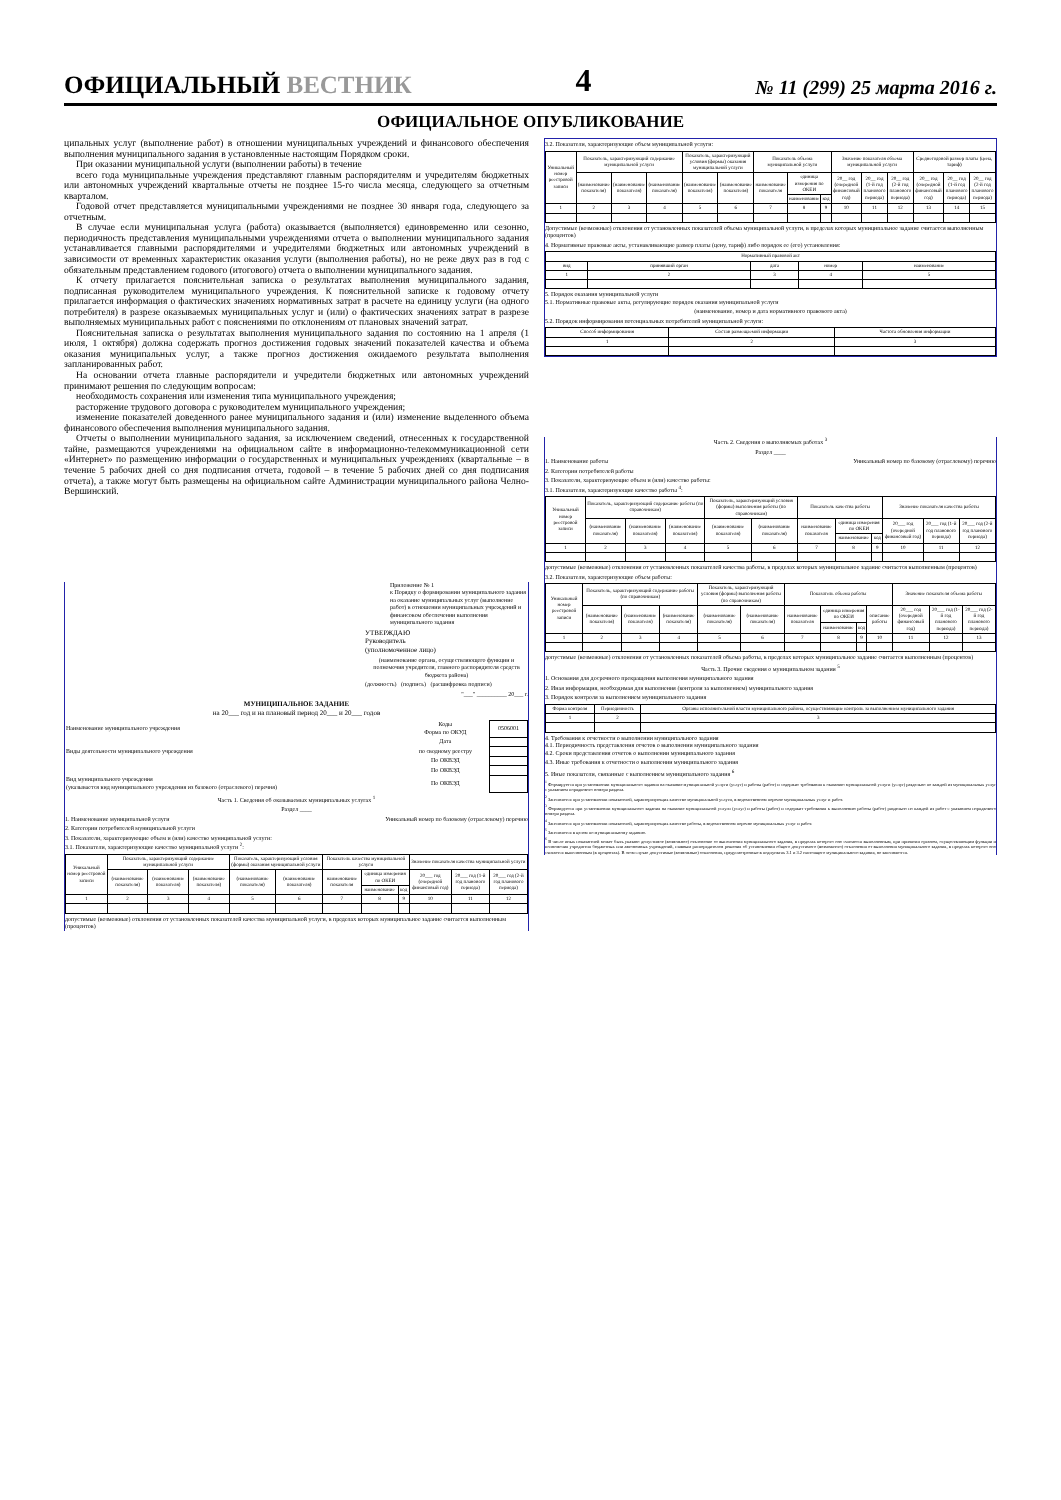ОФИЦИАЛЬНЫЙ ВЕСТНИК
4
№ 11 (299) 25 марта 2016 г.
ОФИЦИАЛЬНОЕ ОПУБЛИКОВАНИЕ
ципальных услуг (выполнение работ) в отношении муниципальных учреждений и финансового обеспечения выполнения муниципального задания в установленные настоящим Порядком сроки.
При оказании муниципальной услуги (выполнении работы) в течение
всего года муниципальные учреждения представляют главным распорядителям и учредителям бюджетных или автономных учреждений квартальные отчеты не позднее 15-го числа месяца, следующего за отчетным кварталом.
Годовой отчет представляется муниципальными учреждениями не позднее 30 января года, следующего за отчетным.
В случае если муниципальная услуга (работа) оказывается (выполняется) единовременно или сезонно, периодичность представления муниципальными учреждениями отчета о выполнении муниципального задания устанавливается главными распорядителями и учредителями бюджетных или автономных учреждений в зависимости от временных характеристик оказания услуги (выполнения работы), но не реже двух раз в год с обязательным представлением годового (итогового) отчета о выполнении муниципального задания.
К отчету прилагается пояснительная записка о результатах выполнения муниципального задания, подписанная руководителем муниципального учреждения. К пояснительной записке к годовому отчету прилагается информация о фактических значениях нормативных затрат в расчете на единицу услуги (на одного потребителя) в разрезе оказываемых муниципальных услуг и (или) о фактических значениях затрат в разрезе выполняемых муниципальных работ с пояснениями по отклонениям от плановых значений затрат.
Пояснительная записка о результатах выполнения муниципального задания по состоянию на 1 апреля (1 июля, 1 октября) должна содержать прогноз достижения годовых значений показателей качества и объема оказания муниципальных услуг, а также прогноз достижения ожидаемого результата выполнения запланированных работ.
На основании отчета главные распорядители и учредители бюджетных или автономных учреждений принимают решения по следующим вопросам:
необходимость сохранения или изменения типа муниципального учреждения;
расторжение трудового договора с руководителем муниципального учреждения;
изменение показателей доведенного ранее муниципального задания и (или) изменение выделенного объема финансового обеспечения выполнения муниципального задания.
Отчеты о выполнении муниципального задания, за исключением сведений, отнесенных к государственной тайне, размещаются учреждениями на официальном сайте в информационно-телекоммуникационной сети «Интернет» по размещению информации о государственных и муниципальных учреждениях (квартальные – в течение 5 рабочих дней со дня подписания отчета, годовой – в течение 5 рабочих дней со дня подписания отчета), а также могут быть размещены на официальном сайте Администрации муниципального района Челно-Вершинский.
Приложение № 1
к Порядку о формировании муниципального задания на оказание муниципальных услуг (выполнение работ) в отношении муниципальных учреждений и финансовом обеспечении выполнения муниципального задания
УТВЕРЖДАЮ
Руководитель
(уполномоченное лицо)
(наименование органа, осуществляющего функции и полномочия учредителя, главного распорядителя средств бюджета района)
(должность) (подпись) (расшифровка подписи)
"___" __________ 20___ г.
МУНИЦИПАЛЬНОЕ ЗАДАНИЕ
на 20___ год и на плановый период 20___ и 20___ годов
| Наименование муниципального учреждения | Коды Форма по ОКУД | 0506001 |
| | Дата | |
| Виды деятельности муниципального учреждения | по сводному реестру | |
| | По ОКВЭД | |
| | По ОКВЭД | |
| Вид муниципального учреждения (указывается вид муниципального учреждения из базового (отраслевого) перечня) | По ОКВЭД | |
Часть 1. Сведения об оказываемых муниципальных услугах <sup>1</sup>
Раздел ____
1. Наименование муниципальной услуги Уникальный номер по базовому (отраслевому) перечню
2. Категории потребителей муниципальной услуги
3. Показатели, характеризующие объем и (или) качество муниципальной услуги:
3.1. Показатели, характеризующие качество муниципальной услуги <sup>2</sup>:
| Уникальный номер реестровой записи | Показатель, характеризующий содержание муниципальной услуги | | | Показатель, характеризующий условия (формы) оказания муниципальной услуги | | Показатель качества муниципальной услуги | | | Значение показателя качества муниципальной услуги | | |
| --- | --- | --- | --- | --- | --- | --- | --- | --- | --- | --- | --- |
| | (наименование показателя) | (наименование показателя) | (наименование показателя) | (наименование показателя) | (наименование показателя) | наименование показателя | единица измерения по ОКЕИ | | 20___ год (очередной финансовый год) | 20___ год (1-й год планового периода) | 20___ год (2-й год планового периода) |
| | | | | | | | наименование | код | | | |
| 1 | 2 | 3 | 4 | 5 | 6 | 7 | 8 | 9 | 10 | 11 | 12 |
допустимые (возможные) отклонения от установленных показателей качества муниципальной услуги, в пределах которых муниципальное задание считается выполненным (процентов)
3.2. Показатели, характеризующие объем муниципальной услуги:
| Уникальный номер реестровой записи | Показатель, характеризующий содержание муниципальной услуги | | | Показатель, характеризующий условия (формы) оказания муниципальной услуги | | Показатель объема муниципальной услуги | | | Значение показателя объема муниципальной услуги | | | Среднегодовой размер платы (цена, тариф) | | |
| --- | --- | --- | --- | --- | --- | --- | --- | --- | --- | --- | --- | --- | --- | --- |
| | (наименование показателя) | (наименование показателя) | (наименование показателя) | (наименование показателя) | (наименование показателя) | наименование показателя | единица измерения по ОКЕИ | | 20__ год (очередной финансовый год) | 20__ год (1-й год планового периода) | 20__ год (2-й год планового периода) | 20__ год (очередной финансовый год) | 20__ год (1-й год планового периода) | 20__ год (2-й год планового периода) |
| | | | | | | | наименование | код | | | | | | |
| 1 | 2 | 3 | 4 | 5 | 6 | 7 | 8 | 9 | 10 | 11 | 12 | 13 | 14 | 15 |
Допустимые (возможные) отклонения от установленных показателей объема муниципальной услуги, в пределах которых муниципальное задание считается выполненным (процентов)
4. Нормативные правовые акты, устанавливающие размер платы (цену, тариф) либо порядок ее (его) установления:
| Нормативный правовой акт | | | | |
| --- | --- | --- | --- | --- |
| вид | принявший орган | дата | номер | наименование |
| 1 | 2 | 3 | 4 | 5 |
5. Порядок оказания муниципальной услуги
5.1. Нормативные правовые акты, регулирующие порядок оказания муниципальной услуги
(наименование, номер и дата нормативного правового акта)
5.2. Порядок информирования потенциальных потребителей муниципальной услуги:
| Способ информирования | Состав размещаемой информации | Частота обновления информации |
| --- | --- | --- |
| 1 | 2 | 3 |
Часть 2. Сведения о выполняемых работах <sup>3</sup>
Раздел ____
1. Наименование работы Уникальный номер по базовому (отраслевому) перечню
2. Категории потребителей работы
3. Показатели, характеризующие объем и (или) качество работы:
3.1. Показатели, характеризующие качество работы <sup>4</sup>:
| Уникальный номер реестровой записи | Показатель, характеризующий содержание работы (по справочникам) | | | Показатель, характеризующий условия (формы) выполнения работы (по справочникам) | | Показатель качества работы | | | Значение показателя качества работы | | |
| --- | --- | --- | --- | --- | --- | --- | --- | --- | --- | --- | --- |
| | (наименование показателя) | (наименование показателя) | (наименование показателя) | (наименование показателя) | (наименование показателя) | наименование показателя | единица измерения по ОКЕИ | | 20___ год (очередной финансовый год) | 20___ год (1-й год планового периода) | 20___ год (2-й год планового периода) |
| | | | | | | | наименование | код | | | |
| 1 | 2 | 3 | 4 | 5 | 6 | 7 | 8 | 9 | 10 | 11 | 12 |
допустимые (возможные) отклонения от установленных показателей качества работы, в пределах которых муниципальное задание считается выполненным (процентов)
3.2. Показатели, характеризующие объем работы:
| Уникальный номер реестровой записи | Показатель, характеризующий содержание работы (по справочникам) | | | Показатель, характеризующий условия (формы) выполнения работы (по справочникам) | | Показатель объема работы | | | | Значение показателя объема работы | | |
| --- | --- | --- | --- | --- | --- | --- | --- | --- | --- | --- | --- | --- |
| | (наименование показателя) | (наименование показателя) | (наименование показателя) | (наименование показателя) | (наименование показателя) | наименование показателя | единица измерения по ОКЕИ | | описание работы | 20___ год (очередной финансовый год) | 20___ год (1-й год планового периода) | 20___ год (2-й год планового периода) |
| | | | | | | | наименование | код | | | | |
| 1 | 2 | 3 | 4 | 5 | 6 | 7 | 8 | 9 | 10 | 11 | 12 | 13 |
допустимые (возможные) отклонения от установленных показателей объема работы, в пределах которых муниципальное задание считается выполненным (процентов)
Часть 3. Прочие сведения о муниципальном задании <sup>5</sup>
1. Основания для досрочного прекращения выполнения муниципального задания
2. Иная информация, необходимая для выполнения (контроля за выполнением) муниципального задания
3. Порядок контроля за выполнением муниципального задания
| Форма контроля | Периодичность | Органы исполнительной власти муниципального района, осуществляющие контроль за выполнением муниципального задания |
| --- | --- | --- |
| 1 | 2 | 3 |
4. Требования к отчетности о выполнении муниципального задания
4.1. Периодичность представления отчетов о выполнении муниципального задания
4.2. Сроки представления отчетов о выполнении муниципального задания
4.3. Иные требования к отчетности о выполнении муниципального задания
5. Иные показатели, связанные с выполнением муниципального задания <sup>6</sup>
<sup>1</sup> Формируется при установлении муниципального задания на оказание муниципальной услуги (услуг) и работы (работ) и содержит требования к оказанию муниципальной услуги (услуг) раздельно по каждой из муниципальных услуг с указанием порядкового номера раздела.
<sup>2</sup> Заполняется при установлении показателей, характеризующих качество муниципальной услуги, в ведомственном перечне муниципальных услуг и работ.
<sup>3</sup> Формируется при установлении муниципального задания на оказание муниципальной услуги (услуг) и работы (работ) и содержит требования к выполнению работы (работ) раздельно по каждой из работ с указанием порядкового номера раздела.
<sup>4</sup> Заполняется при установлении показателей, характеризующих качество работы, в ведомственном перечне муниципальных услуг и работ.
<sup>5</sup> Заполняется в целом по муниципальному заданию.
<sup>6</sup> В числе иных показателей может быть указано допустимое (возможное) отклонение от выполнения муниципального задания, в пределах которого оно считается выполненным, при принятии органом, осуществляющим функции и полномочия учредителя бюджетных или автономных учреждений, главным распорядителем решения об установлении общего допустимого (возможного) отклонения от выполнения муниципального задания, в пределах которого оно считается выполненным (в процентах). В этом случае допустимые (возможные) отклонения, предусмотренные в подпунктах 3.1 и 3.2 настоящего муниципального задания, не заполняются.